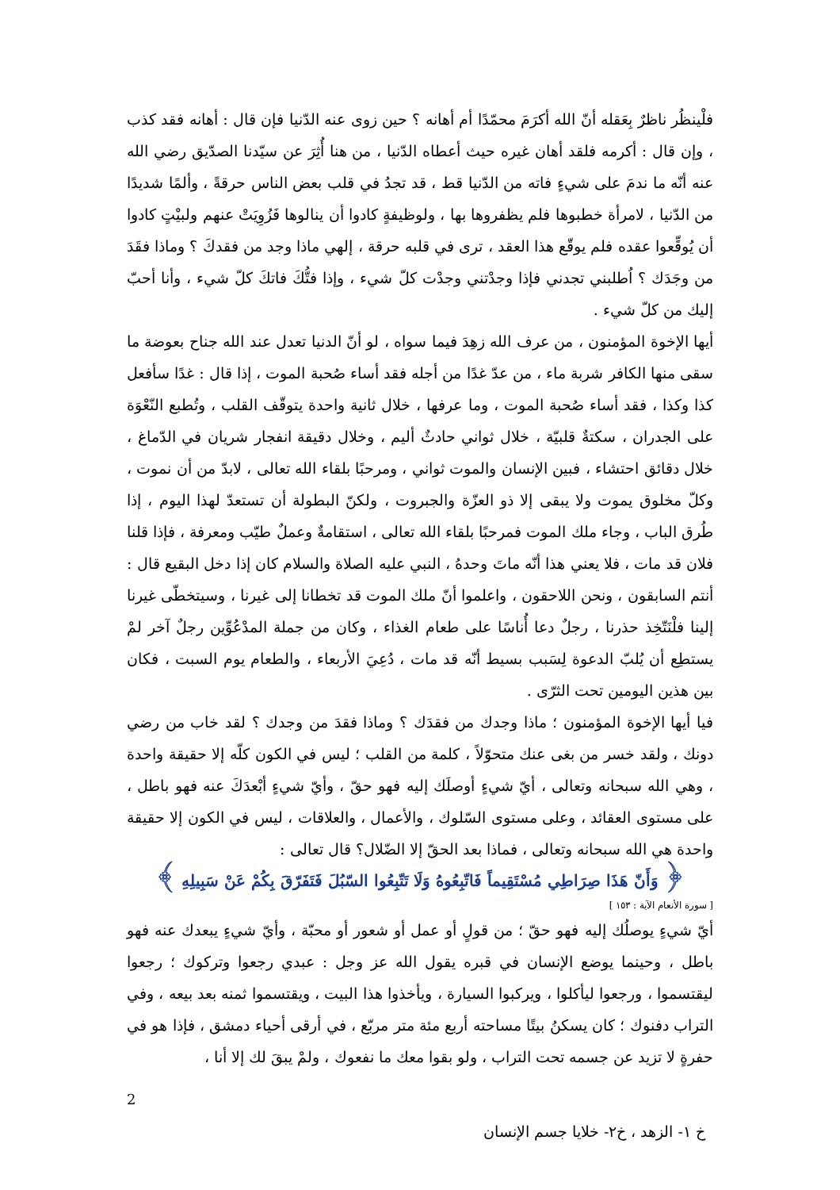فلْينظُر ناظرٌ بِعَقله أنّ الله أكرَمَ محمّدًا أم أهانه ؟ حين زوى عنه الدّنيا فإن قال : أهانه فقد كذب ، وإن قال : أكرمه فلقد أهان غيره حيث أعطاه الدّنيا ، من هنا أُثِرَ عن سيّدنا الصدّيق رضي الله عنه أنّه ما ندمَ على شيءٍ فاته من الدّنيا قط ، قد تجدُ في قلب بعض الناس حرقةً ، وألمًا شديدًا من الدّنيا ، لامرأة خطبوها فلم يظفروها بها ، ولوظيفةٍ كادوا أن ينالوها فَزُوِيَتْ عنهم ولبيْتٍ كادوا أن يُوقِّعوا عقده فلم يوقّع هذا العقد ، ترى في قلبه حرقة ، إلهي ماذا وجد من فقدكَ ؟ وماذا فقَدَ من وجَدَك ؟ اُطلبني تجدني فإذا وجدْتني وجدْت كلّ شيء ، وإذا فتُّكَ فاتكَ كلّ شيء ، وأنا أحبّ إليك من كلّ شيء .
أيها الإخوة المؤمنون ، من عرف الله زهِدَ فيما سواه ، لو أنّ الدنيا تعدل عند الله جناح بعوضة ما سقى منها الكافر شربة ماء ، من عدّ غدًا من أجله فقد أساء صُحبة الموت ، إذا قال : غدًا سأفعل كذا وكذا ، فقد أساء صُحبة الموت ، وما عرفها ، خلال ثانية واحدة يتوقّف القلب ، وتُطبع النّعْوَة على الجدران ، سكتةٌ قلبيّة ، خلال ثواني حادثٌ أليم ، وخلال دقيقة انفجار شريان في الدّماغ ، خلال دقائق احتشاء ، فبين الإنسان والموت ثواني ، ومرحبًا بلقاء الله تعالى ، لابدّ من أن نموت ، وكلّ مخلوق يموت ولا يبقى إلا ذو العزّة والجبروت ، ولكنّ البطولة أن تستعدّ لهذا اليوم ، إذا طُرق الباب ، وجاء ملك الموت فمرحبًا بلقاء الله تعالى ، استقامةٌ وعملٌ طيّب ومعرفة ، فإذا قلنا فلان قد مات ، فلا يعني هذا أنّه ماتَ وحدهُ ، النبي عليه الصلاة والسلام كان إذا دخل البقيع قال : أنتم السابقون ، ونحن اللاحقون ، واعلموا أنّ ملك الموت قد تخطانا إلى غيرنا ، وسيتخطّى غيرنا إلينا فلْنَتّخِذ حذرنا ، رجلٌ دعا أُناسًا على طعام الغذاء ، وكان من جملة المدْعُوِّين رجلٌ آخر لمْ يستطِع أن يُلبّ الدعوة لِسَبب بسيط أنّه قد مات ، دُعِيَ الأربعاء ، والطعام يوم السبت ، فكان بين هذين اليومين تحت الثرّى .
فيا أيها الإخوة المؤمنون ؛ ماذا وجدك من فقدَك ؟ وماذا فقدَ من وجدك ؟ لقد خاب من رضي دونك ، ولقد خسر من بغى عنك متحوّلاً ، كلمة من القلب ؛ ليس في الكون كلّه إلا حقيقة واحدة ، وهي الله سبحانه وتعالى ، أيّ شيءٍ أوصلَك إليه فهو حقّ ، وأيّ شيءٍ أبْعدَكَ عنه فهو باطل ، على مستوى العقائد ، وعلى مستوى السّلوك ، والأعمال ، والعلاقات ، ليس في الكون إلا حقيقة واحدة هي الله سبحانه وتعالى ، فماذا بعد الحقّ إلا الضّلال؟ قال تعالى :
﴿ وَأَنّ هَذَا صِرَاطِي مُسْتَقِيماً فَاتّبِعُوهُ وَلَا تَتّبِعُوا السّبُلَ فَتَفَرّقَ بِكُمْ عَنْ سَبِيلِهِ ﴾
[ سورة الأنعام الآية : ١٥٣ ]
أيّ شيءٍ يوصلُك إليه فهو حقّ ؛ من قولٍ أو عمل أو شعور أو محبّة ، وأيّ شيءٍ يبعدك عنه فهو باطل ، وحينما يوضع الإنسان في قبره يقول الله عز وجل : عبدي رجعوا وتركوك ؛ رجعوا ليقتسموا ، ورجعوا ليأكلوا ، ويركبوا السيارة ، ويأخذوا هذا البيت ، ويقتسموا ثمنه بعد بيعه ، وفي التراب دفنوك ؛ كان يسكنُ بيتًا مساحته أربع مئة متر مربّع ، في أرقى أحياء دمشق ، فإذا هو في حفرةٍ لا تزيد عن جسمه تحت التراب ، ولو بقوا معك ما نفعوك ، ولمْ يبقَ لك إلا أنا ،
2
خ ١- الزهد ، خ٢- خلايا جسم الإنسان